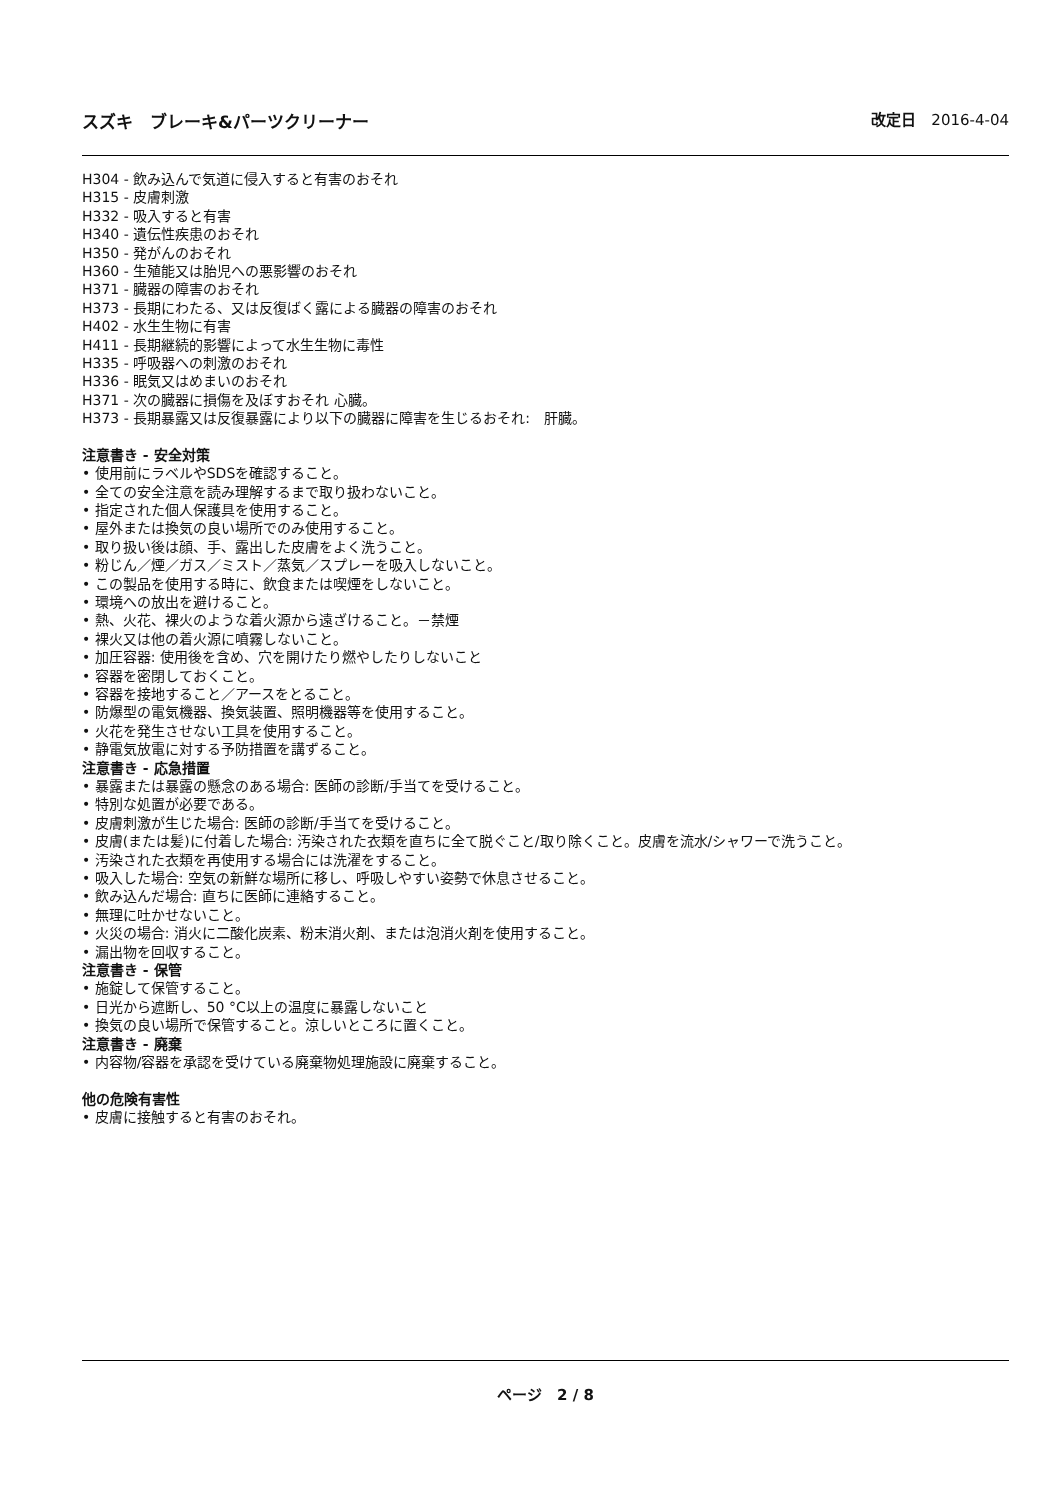スズキ　ブレーキ&パーツクリーナー 改定日　2016-4-04
H304 - 飲み込んで気道に侵入すると有害のおそれ
H315 - 皮膚刺激
H332 - 吸入すると有害
H340 - 遺伝性疾患のおそれ
H350 - 発がんのおそれ
H360 - 生殖能又は胎児への悪影響のおそれ
H371 - 臓器の障害のおそれ
H373 - 長期にわたる、又は反復ばく露による臓器の障害のおそれ
H402 - 水生生物に有害
H411 - 長期継続的影響によって水生生物に毒性
H335 - 呼吸器への刺激のおそれ
H336 - 眠気又はめまいのおそれ
H371 - 次の臓器に損傷を及ぼすおそれ 心臓。
H373 - 長期暴露又は反復暴露により以下の臓器に障害を生じるおそれ:　肝臓。
注意書き - 安全対策
• 使用前にラベルやSDSを確認すること。
• 全ての安全注意を読み理解するまで取り扱わないこと。
• 指定された個人保護具を使用すること。
• 屋外または換気の良い場所でのみ使用すること。
• 取り扱い後は顔、手、露出した皮膚をよく洗うこと。
• 粉じん／煙／ガス／ミスト／蒸気／スプレーを吸入しないこと。
• この製品を使用する時に、飲食または喫煙をしないこと。
• 環境への放出を避けること。
• 熱、火花、裸火のような着火源から遠ざけること。－禁煙
• 裸火又は他の着火源に噴霧しないこと。
• 加圧容器: 使用後を含め、穴を開けたり燃やしたりしないこと
• 容器を密閉しておくこと。
• 容器を接地すること／アースをとること。
• 防爆型の電気機器、換気装置、照明機器等を使用すること。
• 火花を発生させない工具を使用すること。
• 静電気放電に対する予防措置を講ずること。
注意書き - 応急措置
• 暴露または暴露の懸念のある場合: 医師の診断/手当てを受けること。
• 特別な処置が必要である。
• 皮膚刺激が生じた場合: 医師の診断/手当てを受けること。
• 皮膚(または髪)に付着した場合: 汚染された衣類を直ちに全て脱ぐこと/取り除くこと。皮膚を流水/シャワーで洗うこと。
• 汚染された衣類を再使用する場合には洗濯をすること。
• 吸入した場合: 空気の新鮮な場所に移し、呼吸しやすい姿勢で休息させること。
• 飲み込んだ場合: 直ちに医師に連絡すること。
• 無理に吐かせないこと。
• 火災の場合: 消火に二酸化炭素、粉末消火剤、または泡消火剤を使用すること。
• 漏出物を回収すること。
注意書き - 保管
• 施錠して保管すること。
• 日光から遮断し、50 °C以上の温度に暴露しないこと
• 換気の良い場所で保管すること。涼しいところに置くこと。
注意書き - 廃棄
• 内容物/容器を承認を受けている廃棄物処理施設に廃棄すること。
他の危険有害性
• 皮膚に接触すると有害のおそれ。
ページ　2 / 8